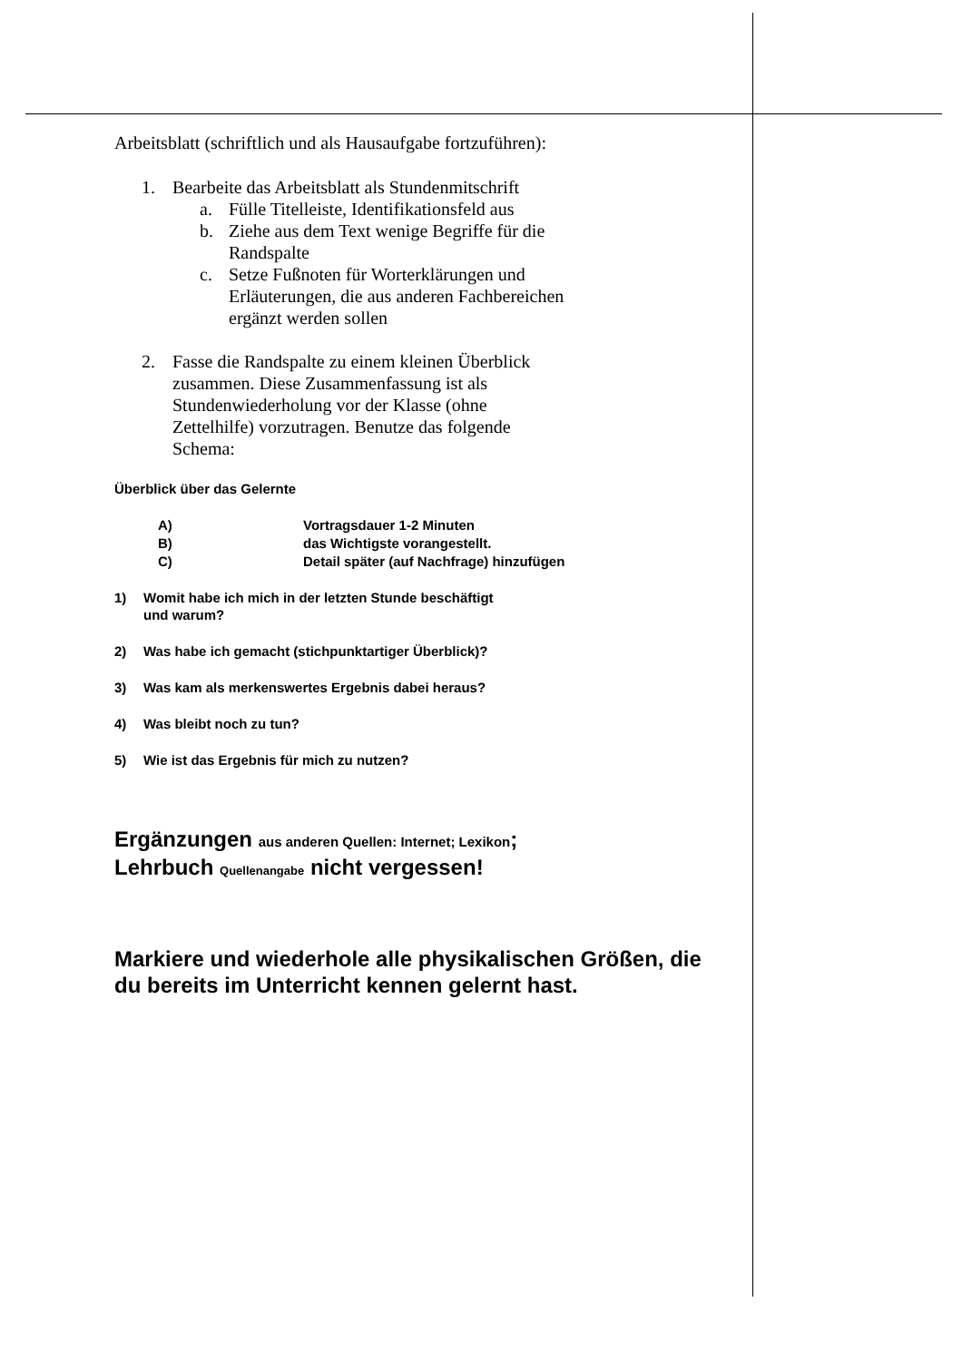Arbeitsblatt (schriftlich und als Hausaufgabe fortzuführen):
1. Bearbeite das Arbeitsblatt als Stundenmitschrift
a. Fülle Titelleiste, Identifikationsfeld aus
b. Ziehe aus dem Text wenige Begriffe für die
Randspalte
c. Setze Fußnoten für Worterklärungen und
Erläuterungen, die aus anderen Fachbereichen
ergänzt werden sollen
2. Fasse die Randspalte zu einem kleinen Überblick
zusammen. Diese Zusammenfassung ist als
Stundenwiederholung vor der Klasse (ohne
Zettelhilfe) vorzutragen. Benutze das folgende
Schema:
Überblick über das Gelernte
A) Vortragsdauer 1-2 Minuten
B) das Wichtigste vorangestellt.
C) Detail später (auf Nachfrage) hinzufügen
1) Womit habe ich mich in der letzten Stunde beschäftigt
und warum?
2) Was habe ich gemacht (stichpunktartiger Überblick)?
3) Was kam als merkenswertes Ergebnis dabei heraus?
4) Was bleibt noch zu tun?
5) Wie ist das Ergebnis für mich zu nutzen?
Ergänzungen aus anderen Quellen: Internet; Lexikon;
Lehrbuch Quellenangabe nicht vergessen!
Markiere und wiederhole alle physikalischen Größen, die du bereits im Unterricht kennen gelernt hast.